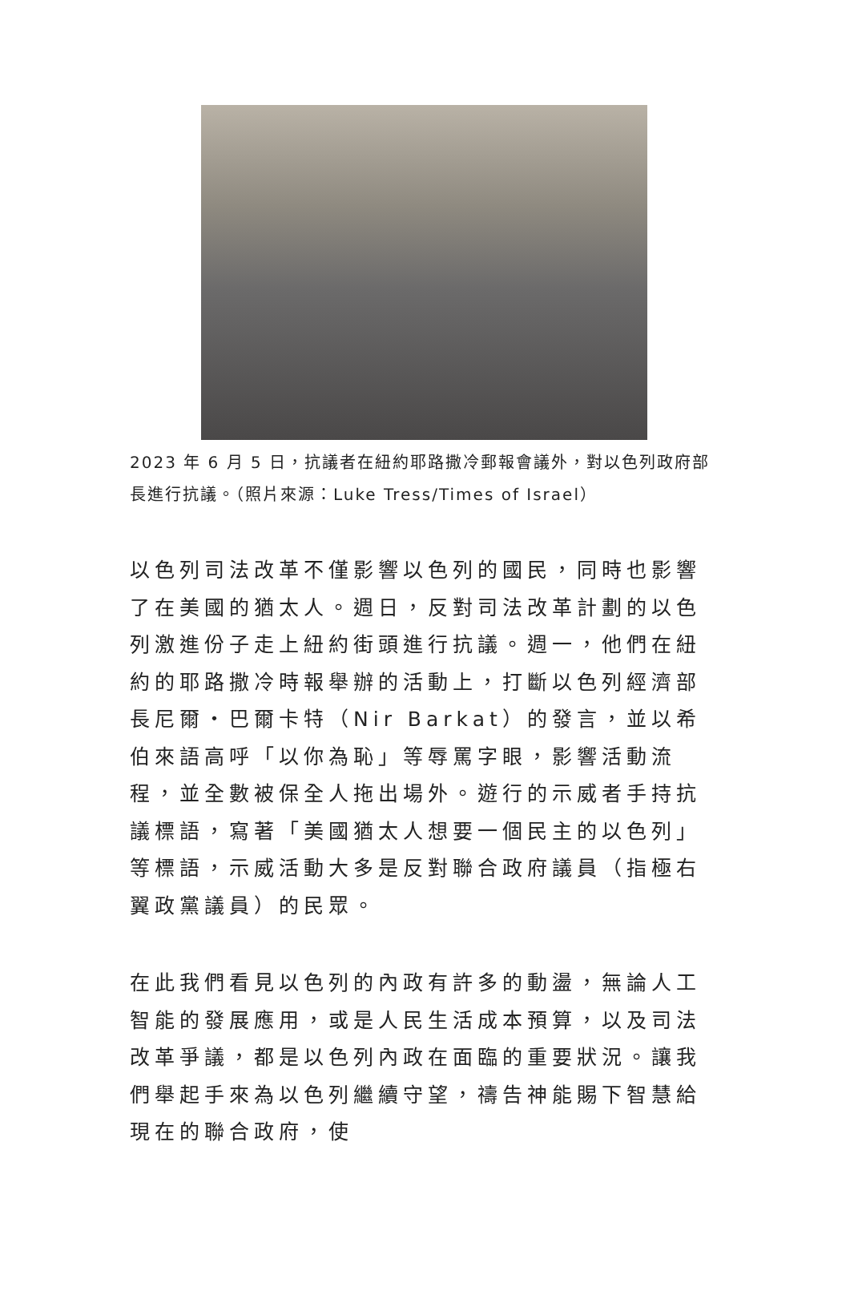2023 年 6 月 5 日，抗議者在紐約耶路撒冷郵報會議外，對以色列政府部長進行抗議。（照片來源：Luke Tress/Times of Israel）
以色列司法改革不僅影響以色列的國民，同時也影響了在美國的猶太人。週日，反對司法改革計劃的以色列激進份子走上紐約街頭進行抗議。週一，他們在紐約的耶路撒冷時報舉辦的活動上，打斷以色列經濟部長尼爾・巴爾卡特（Nir Barkat）的發言，並以希伯來語高呼「以你為恥」等辱罵字眼，影響活動流程，並全數被保全人拖出場外。遊行的示威者手持抗議標語，寫著「美國猶太人想要一個民主的以色列」等標語，示威活動大多是反對聯合政府議員（指極右翼政黨議員）的民眾。
在此我們看見以色列的內政有許多的動盪，無論人工智能的發展應用，或是人民生活成本預算，以及司法改革爭議，都是以色列內政在面臨的重要狀況。讓我們舉起手來為以色列繼續守望，禱告神能賜下智慧給現在的聯合政府，使